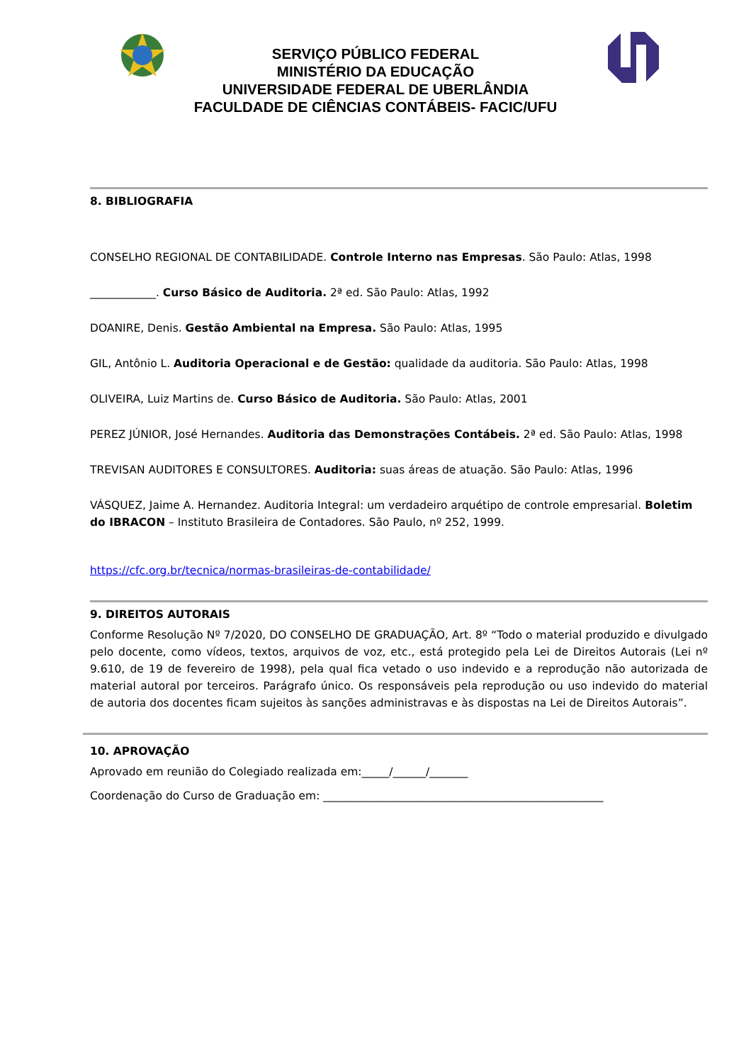SERVIÇO PÚBLICO FEDERAL
MINISTÉRIO DA EDUCAÇÃO
UNIVERSIDADE FEDERAL DE UBERLÂNDIA
FACULDADE DE CIÊNCIAS CONTÁBEIS- FACIC/UFU
8. BIBLIOGRAFIA
CONSELHO REGIONAL DE CONTABILIDADE. Controle Interno nas Empresas. São Paulo: Atlas, 1998
____________. Curso Básico de Auditoria. 2ª ed. São Paulo: Atlas, 1992
DOANIRE, Denis. Gestão Ambiental na Empresa. São Paulo: Atlas, 1995
GIL, Antônio L. Auditoria Operacional e de Gestão: qualidade da auditoria. São Paulo: Atlas, 1998
OLIVEIRA, Luiz Martins de. Curso Básico de Auditoria. São Paulo: Atlas, 2001
PEREZ JÚNIOR, José Hernandes. Auditoria das Demonstrações Contábeis. 2ª ed. São Paulo: Atlas, 1998
TREVISAN AUDITORES E CONSULTORES. Auditoria: suas áreas de atuação. São Paulo: Atlas, 1996
VÁSQUEZ, Jaime A. Hernandez. Auditoria Integral: um verdadeiro arquétipo de controle empresarial. Boletim do IBRACON – Instituto Brasileira de Contadores. São Paulo, nº 252, 1999.
https://cfc.org.br/tecnica/normas-brasileiras-de-contabilidade/
9. DIREITOS AUTORAIS
Conforme Resolução Nº 7/2020, DO CONSELHO DE GRADUAÇÃO, Art. 8º “Todo o material produzido e divulgado pelo docente, como vídeos, textos, arquivos de voz, etc., está protegido pela Lei de Direitos Autorais (Lei nº 9.610, de 19 de fevereiro de 1998), pela qual fica vetado o uso indevido e a reprodução não autorizada de material autoral por terceiros. Parágrafo único. Os responsáveis pela reprodução ou uso indevido do material de autoria dos docentes ficam sujeitos às sanções administravas e às dispostas na Lei de Direitos Autorais”.
10. APROVAÇÃO
Aprovado em reunião do Colegiado realizada em:_____/______/_______
Coordenação do Curso de Graduação em: ___________________________________________________